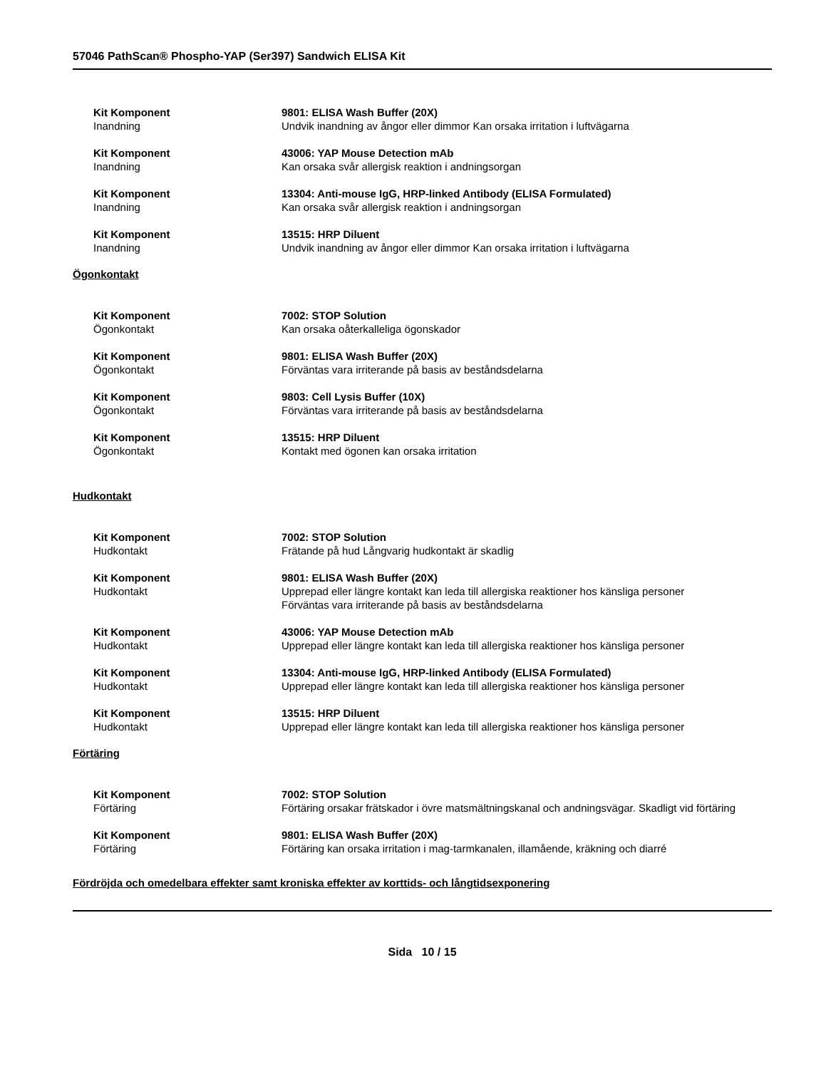57046 PathScan® Phospho-YAP (Ser397) Sandwich ELISA Kit
Kit Komponent
Inandning
9801: ELISA Wash Buffer (20X)
Undvik inandning av ångor eller dimmor Kan orsaka irritation i luftvägarna
Kit Komponent
Inandning
43006: YAP Mouse Detection mAb
Kan orsaka svår allergisk reaktion i andningsorgan
Kit Komponent
Inandning
13304: Anti-mouse IgG, HRP-linked Antibody (ELISA Formulated)
Kan orsaka svår allergisk reaktion i andningsorgan
Kit Komponent
Inandning
13515: HRP Diluent
Undvik inandning av ångor eller dimmor Kan orsaka irritation i luftvägarna
Ögonkontakt
Kit Komponent
Ögonkontakt
7002: STOP Solution
Kan orsaka oåterkalleliga ögonskador
Kit Komponent
Ögonkontakt
9801: ELISA Wash Buffer (20X)
Förväntas vara irriterande på basis av beståndsdelarna
Kit Komponent
Ögonkontakt
9803: Cell Lysis Buffer (10X)
Förväntas vara irriterande på basis av beståndsdelarna
Kit Komponent
Ögonkontakt
13515: HRP Diluent
Kontakt med ögonen kan orsaka irritation
Hudkontakt
Kit Komponent
Hudkontakt
7002: STOP Solution
Frätande på hud Långvarig hudkontakt är skadlig
Kit Komponent
Hudkontakt
9801: ELISA Wash Buffer (20X)
Upprepad eller längre kontakt kan leda till allergiska reaktioner hos känsliga personer
Förväntas vara irriterande på basis av beståndsdelarna
Kit Komponent
Hudkontakt
43006: YAP Mouse Detection mAb
Upprepad eller längre kontakt kan leda till allergiska reaktioner hos känsliga personer
Kit Komponent
Hudkontakt
13304: Anti-mouse IgG, HRP-linked Antibody (ELISA Formulated)
Upprepad eller längre kontakt kan leda till allergiska reaktioner hos känsliga personer
Kit Komponent
Hudkontakt
13515: HRP Diluent
Upprepad eller längre kontakt kan leda till allergiska reaktioner hos känsliga personer
Förtäring
Kit Komponent
Förtäring
7002: STOP Solution
Förtäring orsakar frätskador i övre matsmältningskanal och andningsvägar. Skadligt vid förtäring
Kit Komponent
Förtäring
9801: ELISA Wash Buffer (20X)
Förtäring kan orsaka irritation i mag-tarmkanalen, illamående, kräkning och diarré
Fördröjda och omedelbara effekter samt kroniska effekter av korttids- och långtidsexponering
Sida 10 / 15